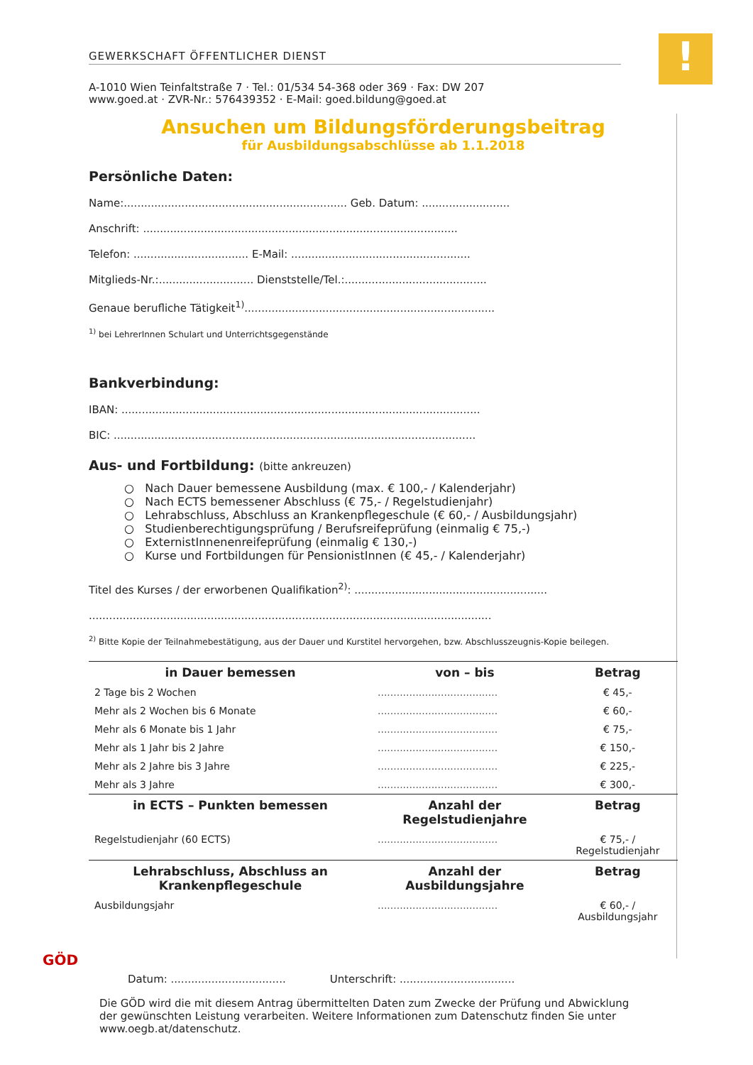!
GEWERKSCHAFT ÖFFENTLICHER DIENST
A-1010 Wien Teinfaltstraße 7 · Tel.: 01/534 54-368 oder 369 · Fax: DW 207
www.goed.at · ZVR-Nr.: 576439352 · E-Mail: goed.bildung@goed.at
Ansuchen um Bildungsförderungsbeitrag
für Ausbildungsabschlüsse ab 1.1.2018
Persönliche Daten:
Name:.................................................................. Geb. Datum: ..........................
Anschrift: .............................................................................................
Telefon: .................................. E-Mail: .....................................................
Mitglieds-Nr.:............................ Dienststelle/Tel.:..........................................
Genaue berufliche Tätigkeit<sup>1)</sup>..........................................................................
<sup>1)</sup> bei LehrerInnen Schulart und Unterrichtsgegenstände
Bankverbindung:
IBAN: ..........................................................................................................
BIC: ...........................................................................................................
Aus- und Fortbildung: (bitte ankreuzen)
○ Nach Dauer bemessene Ausbildung (max. € 100,- / Kalenderjahr)
○ Nach ECTS bemessener Abschluss (€ 75,- / Regelstudienjahr)
○ Lehrabschluss, Abschluss an Krankenpflegeschule (€ 60,- / Ausbildungsjahr)
○ Studienberechtigungsprüfung / Berufsreifeprüfung (einmalig € 75,-)
○ ExternistInnenenreifeprüfung (einmalig € 130,-)
○ Kurse und Fortbildungen für PensionistInnen (€ 45,- / Kalenderjahr)
Titel des Kurses / der erworbenen Qualifikation<sup>2)</sup>: .........................................................
.......................................................................................................................
<sup>2)</sup> Bitte Kopie der Teilnahmebestätigung, aus der Dauer und Kurstitel hervorgehen, bzw. Abschlusszeugnis-Kopie beilegen.
| in Dauer bemessen | von – bis | Betrag |
| --- | --- | --- |
| 2 Tage bis 2 Wochen | ...................................... | € 45,- |
| Mehr als 2 Wochen bis 6 Monate | ...................................... | € 60,- |
| Mehr als 6 Monate bis 1 Jahr | ...................................... | € 75,- |
| Mehr als 1 Jahr bis 2 Jahre | ...................................... | € 150,- |
| Mehr als 2 Jahre bis 3 Jahre | ...................................... | € 225,- |
| Mehr als 3 Jahre | ...................................... | € 300,- |
| in ECTS – Punkten bemessen | Anzahl der Regelstudienjahre | Betrag |
| Regelstudienjahr (60 ECTS) | ...................................... | € 75,- / Regelstudienjahr |
| Lehrabschluss, Abschluss an Krankenpflegeschule | Anzahl der Ausbildungsjahre | Betrag |
| Ausbildungsjahr | ...................................... | € 60,- / Ausbildungsjahr |
GÖD
Datum: .................................. Unterschrift: ..................................
Die GÖD wird die mit diesem Antrag übermittelten Daten zum Zwecke der Prüfung und Abwicklung der gewünschten Leistung verarbeiten. Weitere Informationen zum Datenschutz finden Sie unter www.oegb.at/datenschutz.